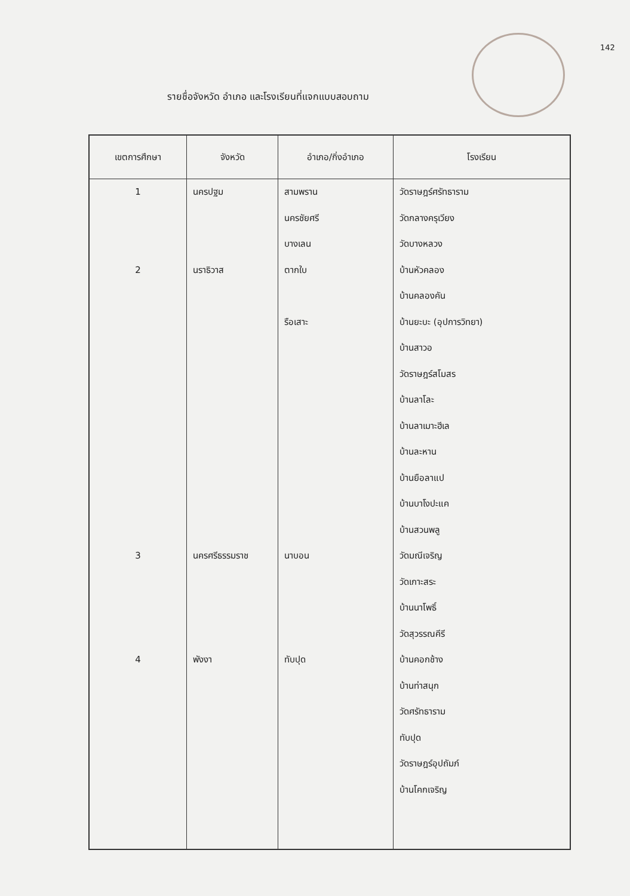142
รายชื่อจังหวัด อำเภอ และโรงเรียนที่แจกแบบสอบถาม
| เขตการศึกษา | จังหวัด | อำเภอ/กิ่งอำเภอ | โรงเรียน |
| --- | --- | --- | --- |
| 1 | นครปฐม | สามพราน | วัดราษฎร์ศรัทธาราม |
| | | นครชัยศรี | วัดกลางครุเวียง |
| | | บางเลน | วัดบางหลวง |
| 2 | นราธิวาส | ตากใบ | บ้านหัวคลอง |
| | | | บ้านคลองคัน |
| | | รือเสาะ | บ้านยะบะ (อุปการวิทยา) |
| | | | บ้านสาวอ |
| | | | วัดราษฎร์สโมสร |
| | | | บ้านลาโละ |
| | | | บ้านลาเมาะฮีเล |
| | | | บ้านละหาน |
| | | | บ้านยือลาแป |
| | | | บ้านบาโงปะแค |
| | | | บ้านสวนพลู |
| 3 | นครศรีธรรมราช | นาบอน | วัดมณีเจริญ |
| | | | วัดเกาะสระ |
| | | | บ้านนาโพธิ์ |
| | | | วัดสุวรรณคีรี |
| 4 | พังงา | ทับปุด | บ้านคอกช้าง |
| | | | บ้านท่าสนุก |
| | | | วัดศรัทธาราม |
| | | | ทับปุด |
| | | | วัดราษฎร์อุปถัมภ์ |
| | | | บ้านโคกเจริญ |